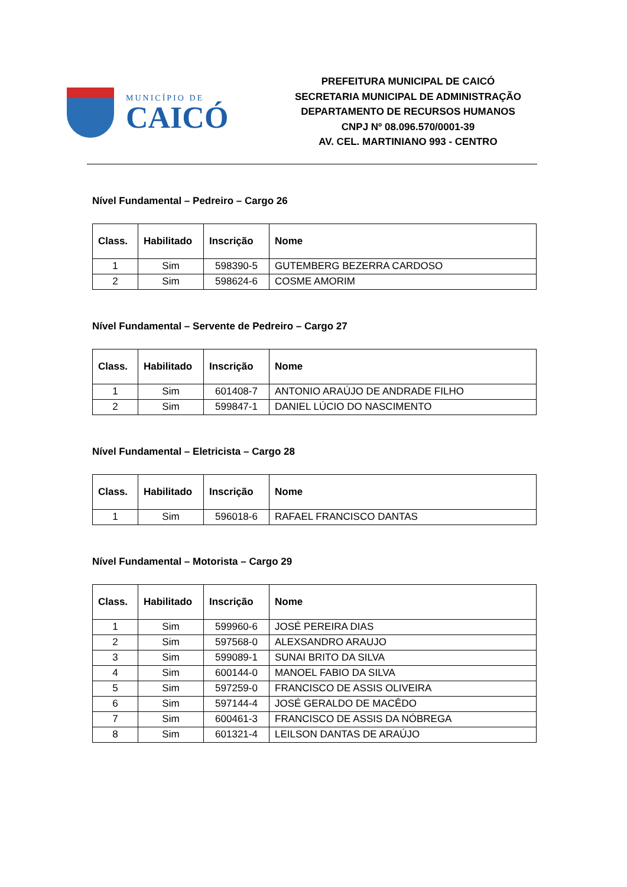MUNICÍPIO DE
CAICÓ
PREFEITURA MUNICIPAL DE CAICÓ
SECRETARIA MUNICIPAL DE ADMINISTRAÇÃO
DEPARTAMENTO DE RECURSOS HUMANOS
CNPJ Nº 08.096.570/0001-39
AV. CEL. MARTINIANO 993 - CENTRO
Nível Fundamental – Pedreiro – Cargo 26
| Class. | Habilitado | Inscrição | Nome |
| --- | --- | --- | --- |
| 1 | Sim | 598390-5 | GUTEMBERG BEZERRA CARDOSO |
| 2 | Sim | 598624-6 | COSME AMORIM |
Nível Fundamental – Servente de Pedreiro – Cargo 27
| Class. | Habilitado | Inscrição | Nome |
| --- | --- | --- | --- |
| 1 | Sim | 601408-7 | ANTONIO ARAÚJO DE ANDRADE FILHO |
| 2 | Sim | 599847-1 | DANIEL LÚCIO DO NASCIMENTO |
Nível Fundamental – Eletricista – Cargo 28
| Class. | Habilitado | Inscrição | Nome |
| --- | --- | --- | --- |
| 1 | Sim | 596018-6 | RAFAEL FRANCISCO DANTAS |
Nível Fundamental – Motorista – Cargo 29
| Class. | Habilitado | Inscrição | Nome |
| --- | --- | --- | --- |
| 1 | Sim | 599960-6 | JOSÉ PEREIRA DIAS |
| 2 | Sim | 597568-0 | ALEXSANDRO ARAUJO |
| 3 | Sim | 599089-1 | SUNAI BRITO DA SILVA |
| 4 | Sim | 600144-0 | MANOEL FABIO DA SILVA |
| 5 | Sim | 597259-0 | FRANCISCO DE ASSIS OLIVEIRA |
| 6 | Sim | 597144-4 | JOSÉ GERALDO DE MACÊDO |
| 7 | Sim | 600461-3 | FRANCISCO DE ASSIS DA NÓBREGA |
| 8 | Sim | 601321-4 | LEILSON DANTAS DE ARAÚJO |